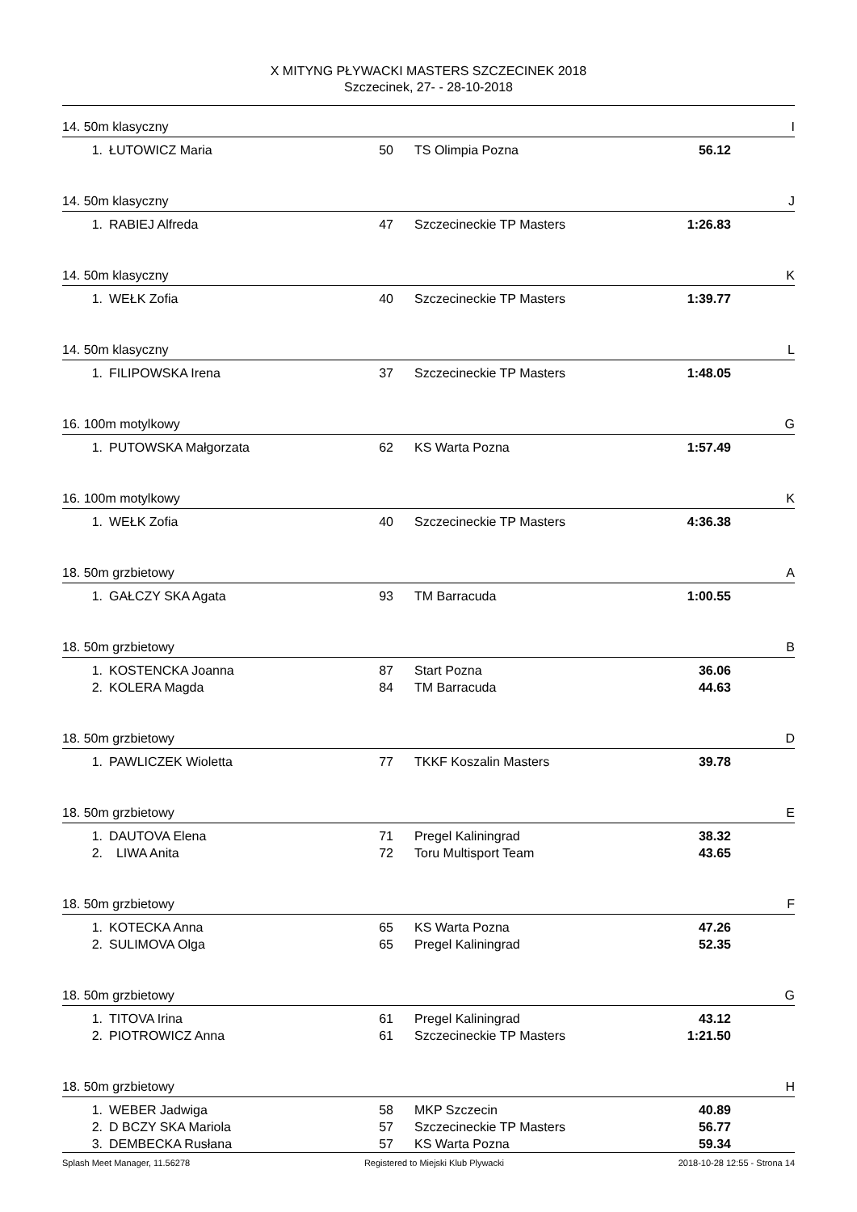X MITYNG PŁYWACKI MASTERS SZCZECINEK 2018
Szczecinek, 27- - 28-10-2018
14. 50m klasyczny I
| 1. | ŁUTOWICZ Maria | 50 | TS Olimpia Pozna | 56.12 |
14. 50m klasyczny J
| 1. | RABIEJ Alfreda | 47 | Szczecineckie TP Masters | 1:26.83 |
14. 50m klasyczny K
| 1. | WEŁK Zofia | 40 | Szczecineckie TP Masters | 1:39.77 |
14. 50m klasyczny L
| 1. | FILIPOWSKA Irena | 37 | Szczecineckie TP Masters | 1:48.05 |
16. 100m motylkowy G
| 1. | PUTOWSKA Małgorzata | 62 | KS Warta Pozna | 1:57.49 |
16. 100m motylkowy K
| 1. | WEŁK Zofia | 40 | Szczecineckie TP Masters | 4:36.38 |
18. 50m grzbietowy A
| 1. | GAŁCZY SKA Agata | 93 | TM Barracuda | 1:00.55 |
18. 50m grzbietowy B
| 1. | KOSTENCKA Joanna | 87 | Start Pozna | 36.06 |
| 2. | KOLERA Magda | 84 | TM Barracuda | 44.63 |
18. 50m grzbietowy D
| 1. | PAWLICZEK Wioletta | 77 | TKKF Koszalin Masters | 39.78 |
18. 50m grzbietowy E
| 1. | DAUTOVA Elena | 71 | Pregel Kaliningrad | 38.32 |
| 2. | LIWA Anita | 72 | Toru Multisport Team | 43.65 |
18. 50m grzbietowy F
| 1. | KOTECKA Anna | 65 | KS Warta Pozna | 47.26 |
| 2. | SULIMOVA Olga | 65 | Pregel Kaliningrad | 52.35 |
18. 50m grzbietowy G
| 1. | TITOVA Irina | 61 | Pregel Kaliningrad | 43.12 |
| 2. | PIOTROWICZ Anna | 61 | Szczecineckie TP Masters | 1:21.50 |
18. 50m grzbietowy H
| 1. | WEBER Jadwiga | 58 | MKP Szczecin | 40.89 |
| 2. | D BCZY SKA Mariola | 57 | Szczecineckie TP Masters | 56.77 |
| 3. | DEMBECKA Rusłana | 57 | KS Warta Pozna | 59.34 |
Splash Meet Manager, 11.56278 Registered to Miejski Klub Plywacki 2018-10-28 12:55 - Strona 14